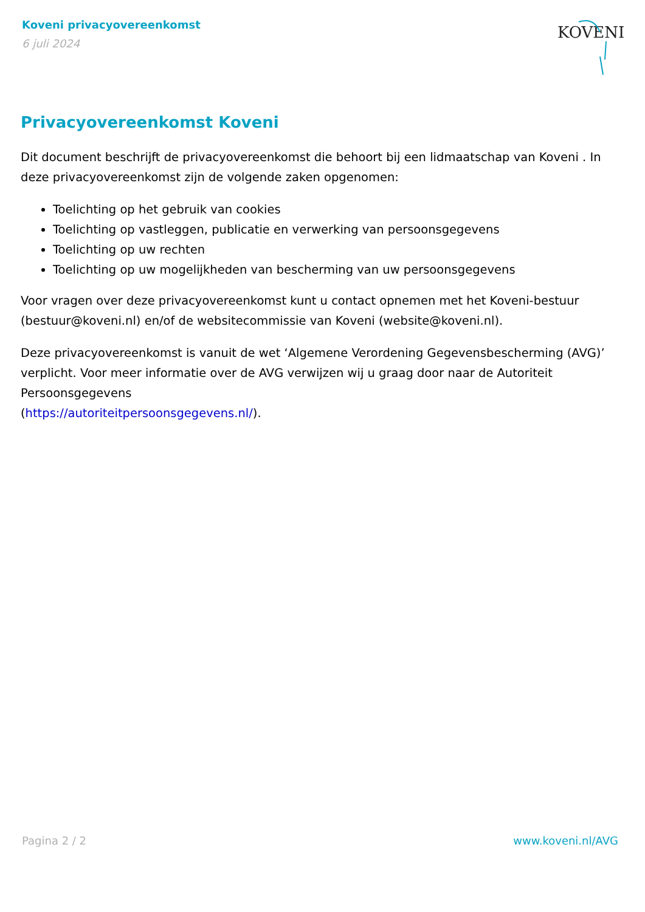Koveni privacyovereenkomst
6 juli 2024
KOVENI
Privacyovereenkomst Koveni
Dit document beschrijft de privacyovereenkomst die behoort bij een lidmaatschap van Koveni . In deze privacyovereenkomst zijn de volgende zaken opgenomen:
Toelichting op het gebruik van cookies
Toelichting op vastleggen, publicatie en verwerking van persoonsgegevens
Toelichting op uw rechten
Toelichting op uw mogelijkheden van bescherming van uw persoonsgegevens
Voor vragen over deze privacyovereenkomst kunt u contact opnemen met het Koveni-bestuur (bestuur@koveni.nl) en/of de websitecommissie van Koveni (website@koveni.nl).
Deze privacyovereenkomst is vanuit de wet ‘Algemene Verordening Gegevensbescherming (AVG)’ verplicht. Voor meer informatie over de AVG verwijzen wij u graag door naar de Autoriteit Persoonsgegevens
(https://autoriteitpersoonsgegevens.nl/).
Pagina 2 / 2 www.koveni.nl/AVG